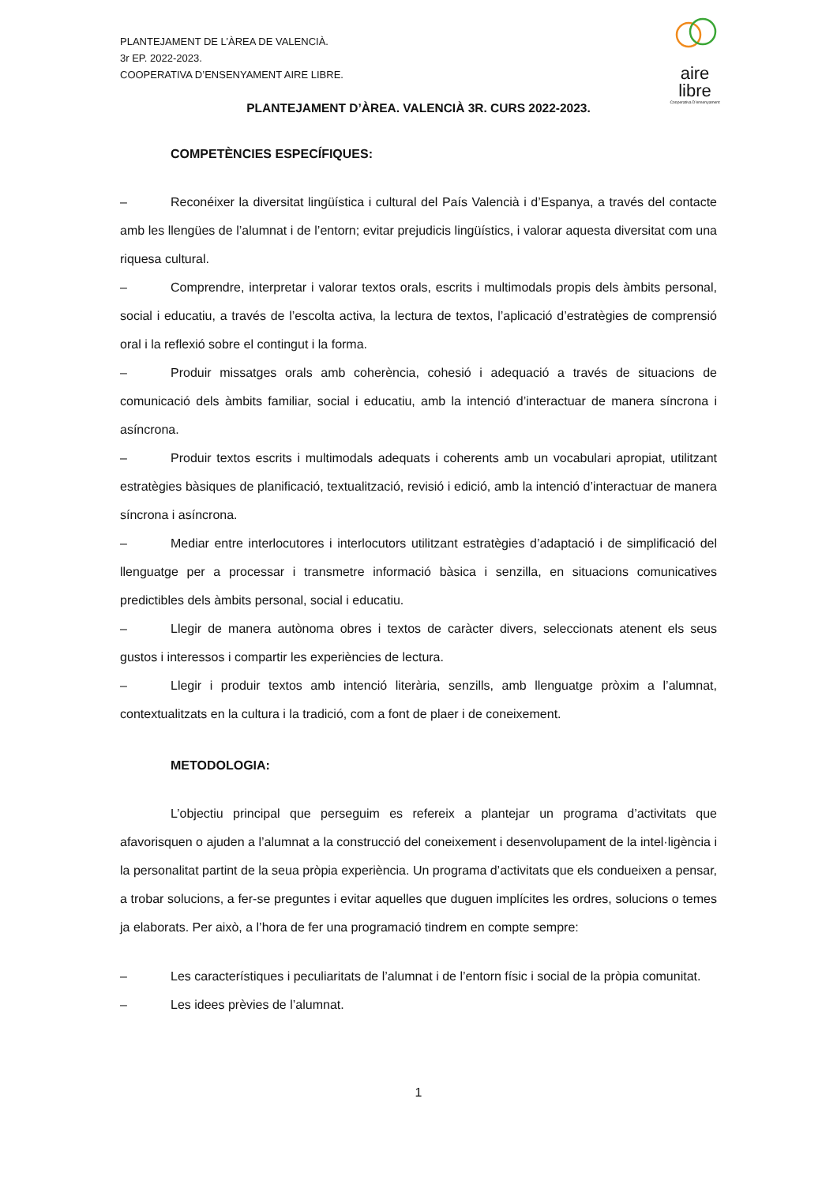PLANTEJAMENT DE L’ÀREA DE VALENCIÀ.
3r EP. 2022-2023.
COOPERATIVA D’ENSENYAMENT AIRE LIBRE.
aire
libre
Cooperativa D’ensenyament
PLANTEJAMENT D’ÀREA. VALENCIÀ 3R. CURS 2022-2023.
COMPETÈNCIES ESPECÍFIQUES:
– Reconéixer la diversitat lingüística i cultural del País Valencià i d’Espanya, a través del contacte amb les llengües de l’alumnat i de l’entorn; evitar prejudicis lingüístics, i valorar aquesta diversitat com una riquesa cultural.
– Comprendre, interpretar i valorar textos orals, escrits i multimodals propis dels àmbits personal, social i educatiu, a través de l’escolta activa, la lectura de textos, l’aplicació d’estratègies de comprensió oral i la reflexió sobre el contingut i la forma.
– Produir missatges orals amb coherència, cohesió i adequació a través de situacions de comunicació dels àmbits familiar, social i educatiu, amb la intenció d’interactuar de manera síncrona i asíncrona.
– Produir textos escrits i multimodals adequats i coherents amb un vocabulari apropiat, utilitzant estratègies bàsiques de planificació, textualització, revisió i edició, amb la intenció d’interactuar de manera síncrona i asíncrona.
– Mediar entre interlocutores i interlocutors utilitzant estratègies d’adaptació i de simplificació del llenguatge per a processar i transmetre informació bàsica i senzilla, en situacions comunicatives predictibles dels àmbits personal, social i educatiu.
– Llegir de manera autònoma obres i textos de caràcter divers, seleccionats atenent els seus gustos i interessos i compartir les experiències de lectura.
– Llegir i produir textos amb intenció literària, senzills, amb llenguatge pròxim a l’alumnat, contextualitzats en la cultura i la tradició, com a font de plaer i de coneixement.
METODOLOGIA:
L’objectiu principal que perseguim es refereix a plantejar un programa d’activitats que afavorisquen o ajuden a l’alumnat a la construcció del coneixement i desenvolupament de la intel·ligència i la personalitat partint de la seua pròpia experiència. Un programa d’activitats que els condueixen a pensar, a trobar solucions, a fer-se preguntes i evitar aquelles que duguen implícites les ordres, solucions o temes ja elaborats. Per això, a l’hora de fer una programació tindrem en compte sempre:
– Les característiques i peculiaritats de l’alumnat i de l’entorn físic i social de la pròpia comunitat.
– Les idees prèvies de l’alumnat.
1